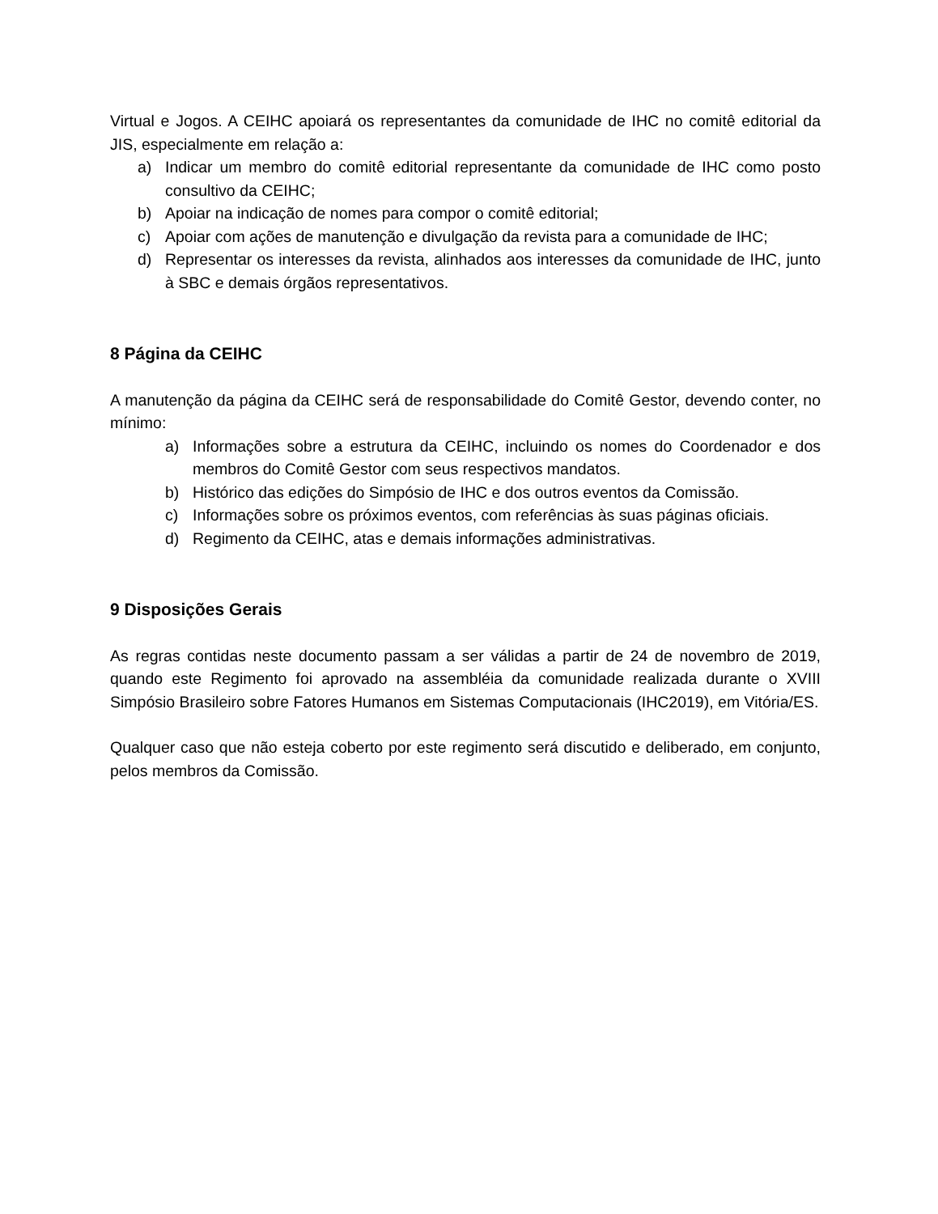Virtual e Jogos. A CEIHC apoiará os representantes da comunidade de IHC no comitê editorial da JIS, especialmente em relação a:
a) Indicar um membro do comitê editorial representante da comunidade de IHC como posto consultivo da CEIHC;
b) Apoiar na indicação de nomes para compor o comitê editorial;
c) Apoiar com ações de manutenção e divulgação da revista para a comunidade de IHC;
d) Representar os interesses da revista, alinhados aos interesses da comunidade de IHC, junto à SBC e demais órgãos representativos.
8 Página da CEIHC
A manutenção da página da CEIHC será de responsabilidade do Comitê Gestor, devendo conter, no mínimo:
a) Informações sobre a estrutura da CEIHC, incluindo os nomes do Coordenador e dos membros do Comitê Gestor com seus respectivos mandatos.
b) Histórico das edições do Simpósio de IHC e dos outros eventos da Comissão.
c) Informações sobre os próximos eventos, com referências às suas páginas oficiais.
d) Regimento da CEIHC, atas e demais informações administrativas.
9 Disposições Gerais
As regras contidas neste documento passam a ser válidas a partir de 24 de novembro de 2019, quando este Regimento foi aprovado na assembléia da comunidade realizada durante o XVIII Simpósio Brasileiro sobre Fatores Humanos em Sistemas Computacionais (IHC2019), em Vitória/ES.
Qualquer caso que não esteja coberto por este regimento será discutido e deliberado, em conjunto, pelos membros da Comissão.